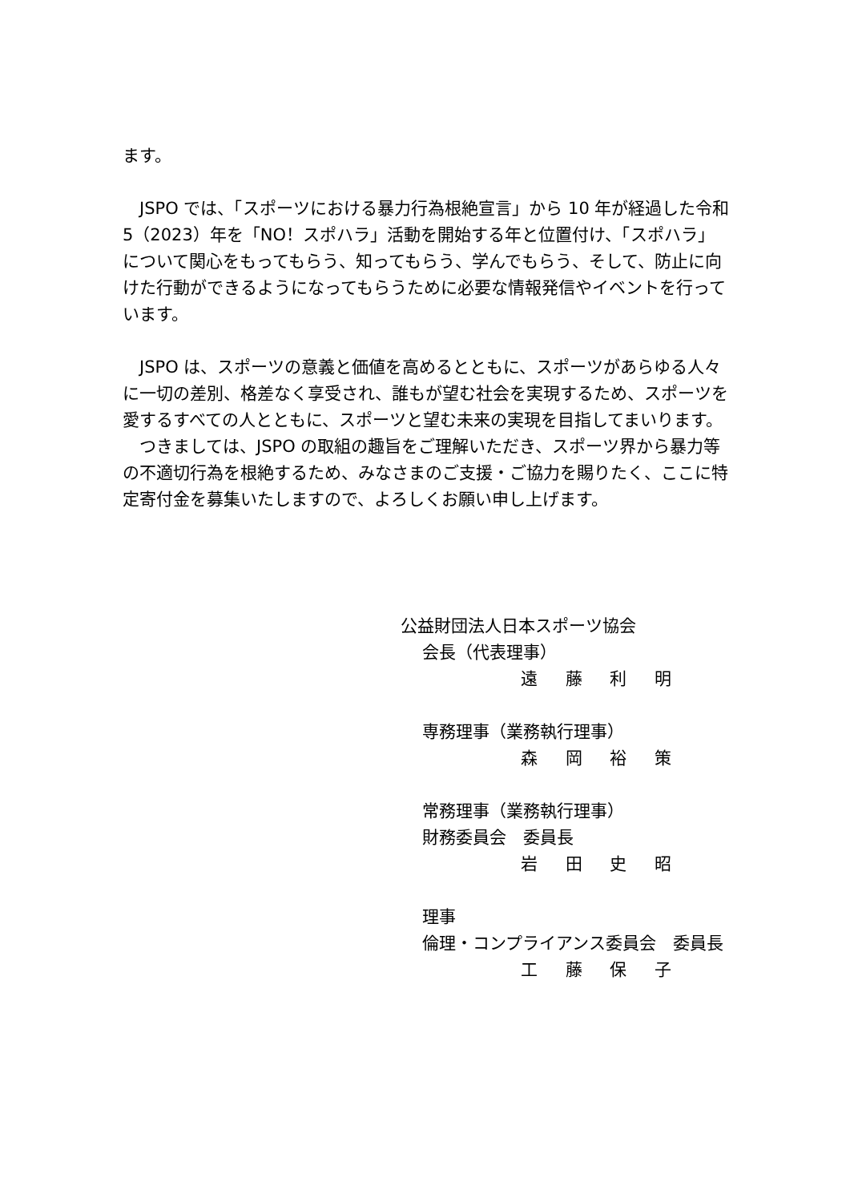ます。
　JSPO では、「スポーツにおける暴力行為根絶宣言」から 10 年が経過した令和 5（2023）年を「NO！スポハラ」活動を開始する年と位置付け、「スポハラ」について関心をもってもらう、知ってもらう、学んでもらう、そして、防止に向けた行動ができるようになってもらうために必要な情報発信やイベントを行っています。
　JSPO は、スポーツの意義と価値を高めるとともに、スポーツがあらゆる人々に一切の差別、格差なく享受され、誰もが望む社会を実現するため、スポーツを愛するすべての人とともに、スポーツと望む未来の実現を目指してまいります。
　つきましては、JSPO の取組の趣旨をご理解いただき、スポーツ界から暴力等の不適切行為を根絶するため、みなさまのご支援・ご協力を賜りたく、ここに特定寄付金を募集いたしますので、よろしくお願い申し上げます。
公益財団法人日本スポーツ協会
会長（代表理事）
遠 藤 利 明
専務理事（業務執行理事）
森 岡 裕 策
常務理事（業務執行理事）
財務委員会　委員長
岩 田 史 昭
理事
倫理・コンプライアンス委員会　委員長
工 藤 保 子